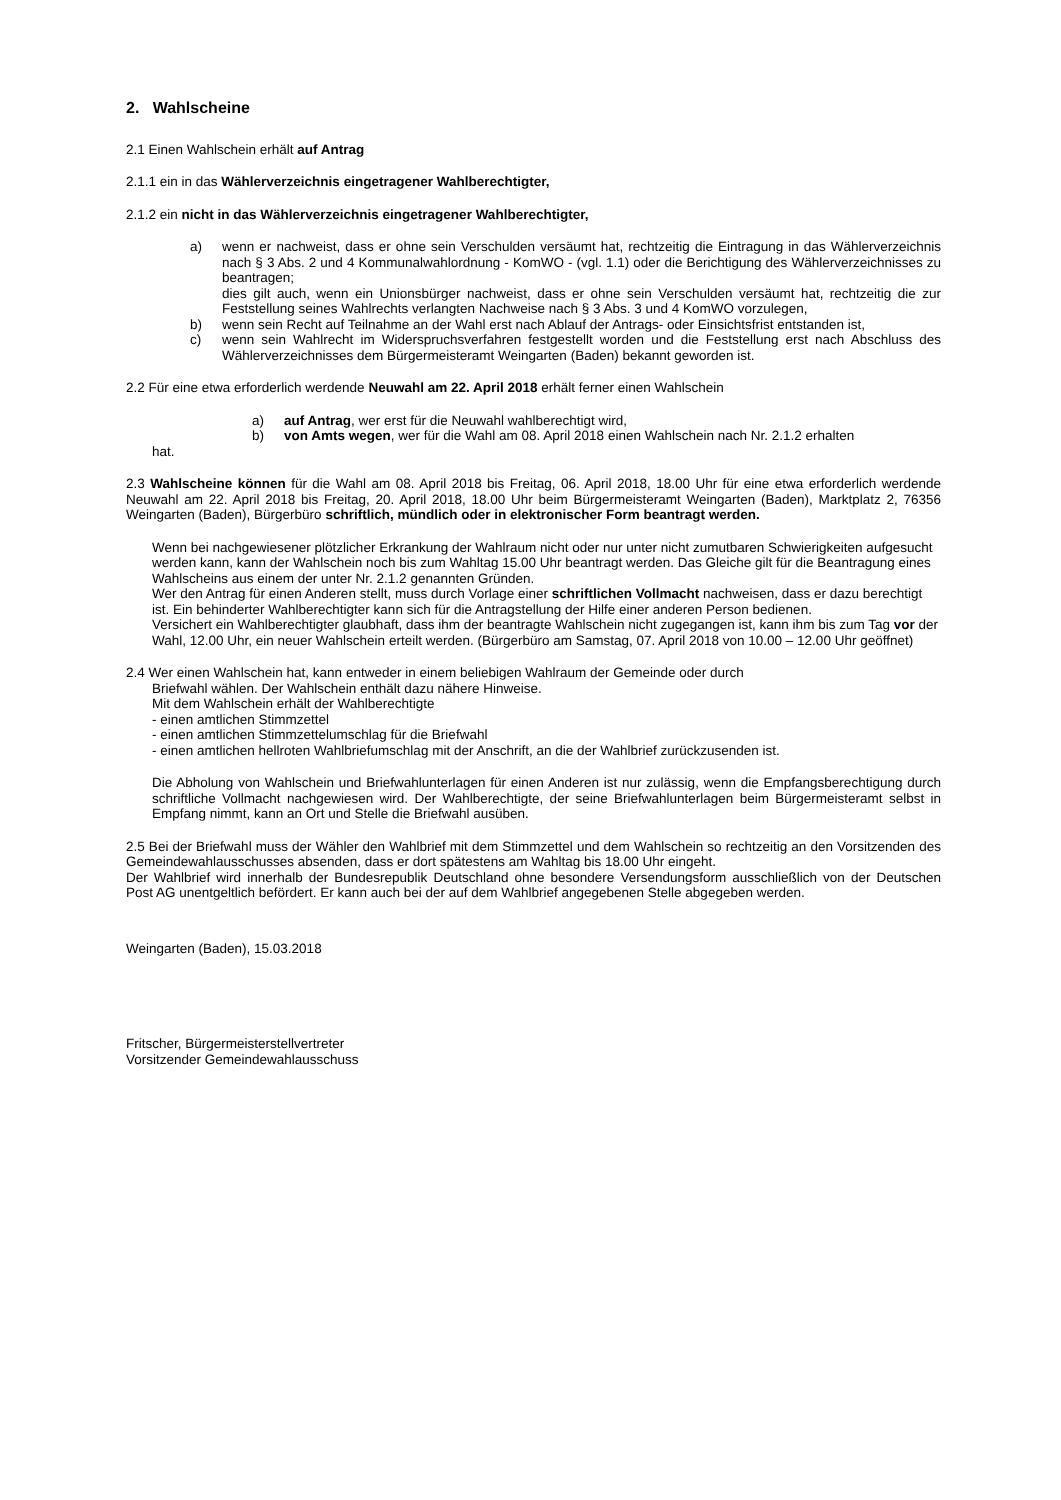2. Wahlscheine
2.1 Einen Wahlschein erhält auf Antrag
2.1.1 ein in das Wählerverzeichnis eingetragener Wahlberechtigter,
2.1.2 ein nicht in das Wählerverzeichnis eingetragener Wahlberechtigter,
a) wenn er nachweist, dass er ohne sein Verschulden versäumt hat, rechtzeitig die Eintragung in das Wählerverzeichnis nach § 3 Abs. 2 und 4 Kommunalwahlordnung - KomWO - (vgl. 1.1) oder die Berichtigung des Wählerverzeichnisses zu beantragen;
dies gilt auch, wenn ein Unionsbürger nachweist, dass er ohne sein Verschulden versäumt hat, rechtzeitig die zur Feststellung seines Wahlrechts verlangten Nachweise nach § 3 Abs. 3 und 4 KomWO vorzulegen,
b) wenn sein Recht auf Teilnahme an der Wahl erst nach Ablauf der Antrags- oder Einsichtsfrist entstanden ist,
c) wenn sein Wahlrecht im Widerspruchsverfahren festgestellt worden und die Feststellung erst nach Abschluss des Wählerverzeichnisses dem Bürgermeisteramt Weingarten (Baden) bekannt geworden ist.
2.2 Für eine etwa erforderlich werdende Neuwahl am 22. April 2018 erhält ferner einen Wahlschein
a) auf Antrag, wer erst für die Neuwahl wahlberechtigt wird,
b) von Amts wegen, wer für die Wahl am 08. April 2018 einen Wahlschein nach Nr. 2.1.2 erhalten
hat.
2.3 Wahlscheine können für die Wahl am 08. April 2018 bis Freitag, 06. April 2018, 18.00 Uhr für eine etwa erforderlich werdende Neuwahl am 22. April 2018 bis Freitag, 20. April 2018, 18.00 Uhr beim Bürgermeisteramt Weingarten (Baden), Marktplatz 2, 76356 Weingarten (Baden), Bürgerbüro schriftlich, mündlich oder in elektronischer Form beantragt werden.
Wenn bei nachgewiesener plötzlicher Erkrankung der Wahlraum nicht oder nur unter nicht zumutbaren Schwierigkeiten aufgesucht werden kann, kann der Wahlschein noch bis zum Wahltag 15.00 Uhr beantragt werden. Das Gleiche gilt für die Beantragung eines Wahlscheins aus einem der unter Nr. 2.1.2 genannten Gründen.
Wer den Antrag für einen Anderen stellt, muss durch Vorlage einer schriftlichen Vollmacht nachweisen, dass er dazu berechtigt ist. Ein behinderter Wahlberechtigter kann sich für die Antragstellung der Hilfe einer anderen Person bedienen.
Versichert ein Wahlberechtigter glaubhaft, dass ihm der beantragte Wahlschein nicht zugegangen ist, kann ihm bis zum Tag vor der Wahl, 12.00 Uhr, ein neuer Wahlschein erteilt werden. (Bürgerbüro am Samstag, 07. April 2018 von 10.00 – 12.00 Uhr geöffnet)
2.4 Wer einen Wahlschein hat, kann entweder in einem beliebigen Wahlraum der Gemeinde oder durch
Briefwahl wählen. Der Wahlschein enthält dazu nähere Hinweise.
Mit dem Wahlschein erhält der Wahlberechtigte
- einen amtlichen Stimmzettel
- einen amtlichen Stimmzettelumschlag für die Briefwahl
- einen amtlichen hellroten Wahlbriefumschlag mit der Anschrift, an die der Wahlbrief zurückzusenden ist.
Die Abholung von Wahlschein und Briefwahlunterlagen für einen Anderen ist nur zulässig, wenn die Empfangsberechtigung durch schriftliche Vollmacht nachgewiesen wird. Der Wahlberechtigte, der seine Briefwahlunterlagen beim Bürgermeisteramt selbst in Empfang nimmt, kann an Ort und Stelle die Briefwahl ausüben.
2.5 Bei der Briefwahl muss der Wähler den Wahlbrief mit dem Stimmzettel und dem Wahlschein so rechtzeitig an den Vorsitzenden des Gemeindewahlausschusses absenden, dass er dort spätestens am Wahltag bis 18.00 Uhr eingeht.
Der Wahlbrief wird innerhalb der Bundesrepublik Deutschland ohne besondere Versendungsform ausschließlich von der Deutschen Post AG unentgeltlich befördert. Er kann auch bei der auf dem Wahlbrief angegebenen Stelle abgegeben werden.
Weingarten (Baden), 15.03.2018
Fritscher, Bürgermeisterstellvertreter
Vorsitzender Gemeindewahlausschuss